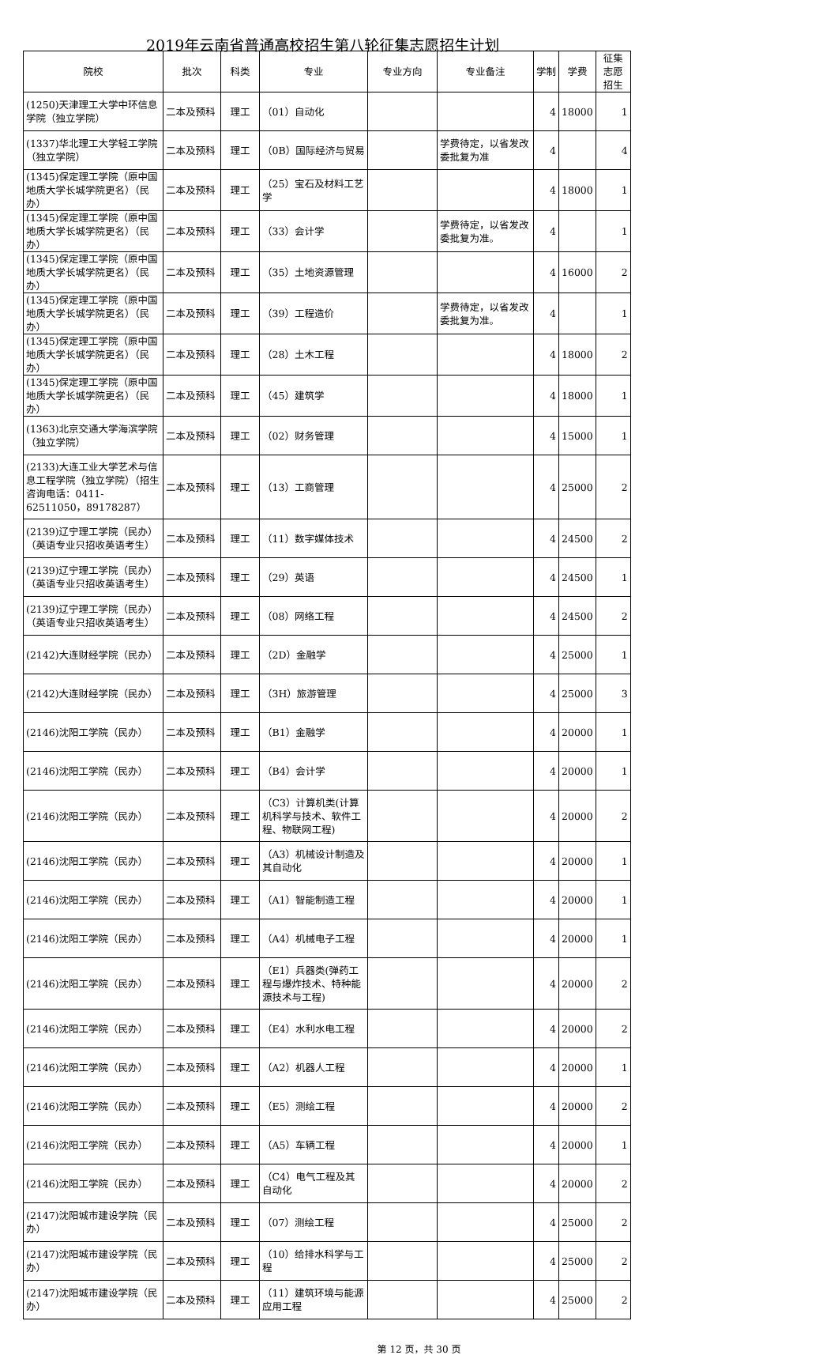2019年云南省普通高校招生第八轮征集志愿招生计划
| 院校 | 批次 | 科类 | 专业 | 专业方向 | 专业备注 | 学制 | 学费 | 征集志愿招生 |
| --- | --- | --- | --- | --- | --- | --- | --- | --- |
| (1250)天津理工大学中环信息学院（独立学院） | 二本及预科 | 理工 | （01）自动化 | | | 4 | 18000 | 1 |
| (1337)华北理工大学轻工学院（独立学院） | 二本及预科 | 理工 | （0B）国际经济与贸易 | | 学费待定，以省发改委批复为准 | 4 | | 4 |
| (1345)保定理工学院（原中国地质大学长城学院更名）（民办） | 二本及预科 | 理工 | （25）宝石及材料工艺学 | | | 4 | 18000 | 1 |
| (1345)保定理工学院（原中国地质大学长城学院更名）（民办） | 二本及预科 | 理工 | （33）会计学 | | 学费待定，以省发改委批复为准。 | 4 | | 1 |
| (1345)保定理工学院（原中国地质大学长城学院更名）（民办） | 二本及预科 | 理工 | （35）土地资源管理 | | | 4 | 16000 | 2 |
| (1345)保定理工学院（原中国地质大学长城学院更名）（民办） | 二本及预科 | 理工 | （39）工程造价 | | 学费待定，以省发改委批复为准。 | 4 | | 1 |
| (1345)保定理工学院（原中国地质大学长城学院更名）（民办） | 二本及预科 | 理工 | （28）土木工程 | | | 4 | 18000 | 2 |
| (1345)保定理工学院（原中国地质大学长城学院更名）（民办） | 二本及预科 | 理工 | （45）建筑学 | | | 4 | 18000 | 1 |
| (1363)北京交通大学海滨学院（独立学院） | 二本及预科 | 理工 | （02）财务管理 | | | 4 | 15000 | 1 |
| (2133)大连工业大学艺术与信息工程学院（独立学院）（招生咨询电话：0411-62511050，89178287） | 二本及预科 | 理工 | （13）工商管理 | | | 4 | 25000 | 2 |
| (2139)辽宁理工学院（民办）（英语专业只招收英语考生） | 二本及预科 | 理工 | （11）数字媒体技术 | | | 4 | 24500 | 2 |
| (2139)辽宁理工学院（民办）（英语专业只招收英语考生） | 二本及预科 | 理工 | （29）英语 | | | 4 | 24500 | 1 |
| (2139)辽宁理工学院（民办）（英语专业只招收英语考生） | 二本及预科 | 理工 | （08）网络工程 | | | 4 | 24500 | 2 |
| (2142)大连财经学院（民办） | 二本及预科 | 理工 | （2D）金融学 | | | 4 | 25000 | 1 |
| (2142)大连财经学院（民办） | 二本及预科 | 理工 | （3H）旅游管理 | | | 4 | 25000 | 3 |
| (2146)沈阳工学院（民办） | 二本及预科 | 理工 | （B1）金融学 | | | 4 | 20000 | 1 |
| (2146)沈阳工学院（民办） | 二本及预科 | 理工 | （B4）会计学 | | | 4 | 20000 | 1 |
| (2146)沈阳工学院（民办） | 二本及预科 | 理工 | （C3）计算机类(计算机科学与技术、软件工程、物联网工程) | | | 4 | 20000 | 2 |
| (2146)沈阳工学院（民办） | 二本及预科 | 理工 | （A3）机械设计制造及其自动化 | | | 4 | 20000 | 1 |
| (2146)沈阳工学院（民办） | 二本及预科 | 理工 | （A1）智能制造工程 | | | 4 | 20000 | 1 |
| (2146)沈阳工学院（民办） | 二本及预科 | 理工 | （A4）机械电子工程 | | | 4 | 20000 | 1 |
| (2146)沈阳工学院（民办） | 二本及预科 | 理工 | （E1）兵器类(弹药工程与爆炸技术、特种能源技术与工程) | | | 4 | 20000 | 2 |
| (2146)沈阳工学院（民办） | 二本及预科 | 理工 | （E4）水利水电工程 | | | 4 | 20000 | 2 |
| (2146)沈阳工学院（民办） | 二本及预科 | 理工 | （A2）机器人工程 | | | 4 | 20000 | 1 |
| (2146)沈阳工学院（民办） | 二本及预科 | 理工 | （E5）测绘工程 | | | 4 | 20000 | 2 |
| (2146)沈阳工学院（民办） | 二本及预科 | 理工 | （A5）车辆工程 | | | 4 | 20000 | 1 |
| (2146)沈阳工学院（民办） | 二本及预科 | 理工 | （C4）电气工程及其自动化 | | | 4 | 20000 | 2 |
| (2147)沈阳城市建设学院（民办） | 二本及预科 | 理工 | （07）测绘工程 | | | 4 | 25000 | 2 |
| (2147)沈阳城市建设学院（民办） | 二本及预科 | 理工 | （10）给排水科学与工程 | | | 4 | 25000 | 2 |
| (2147)沈阳城市建设学院（民办） | 二本及预科 | 理工 | （11）建筑环境与能源应用工程 | | | 4 | 25000 | 2 |
第 12 页，共 30 页